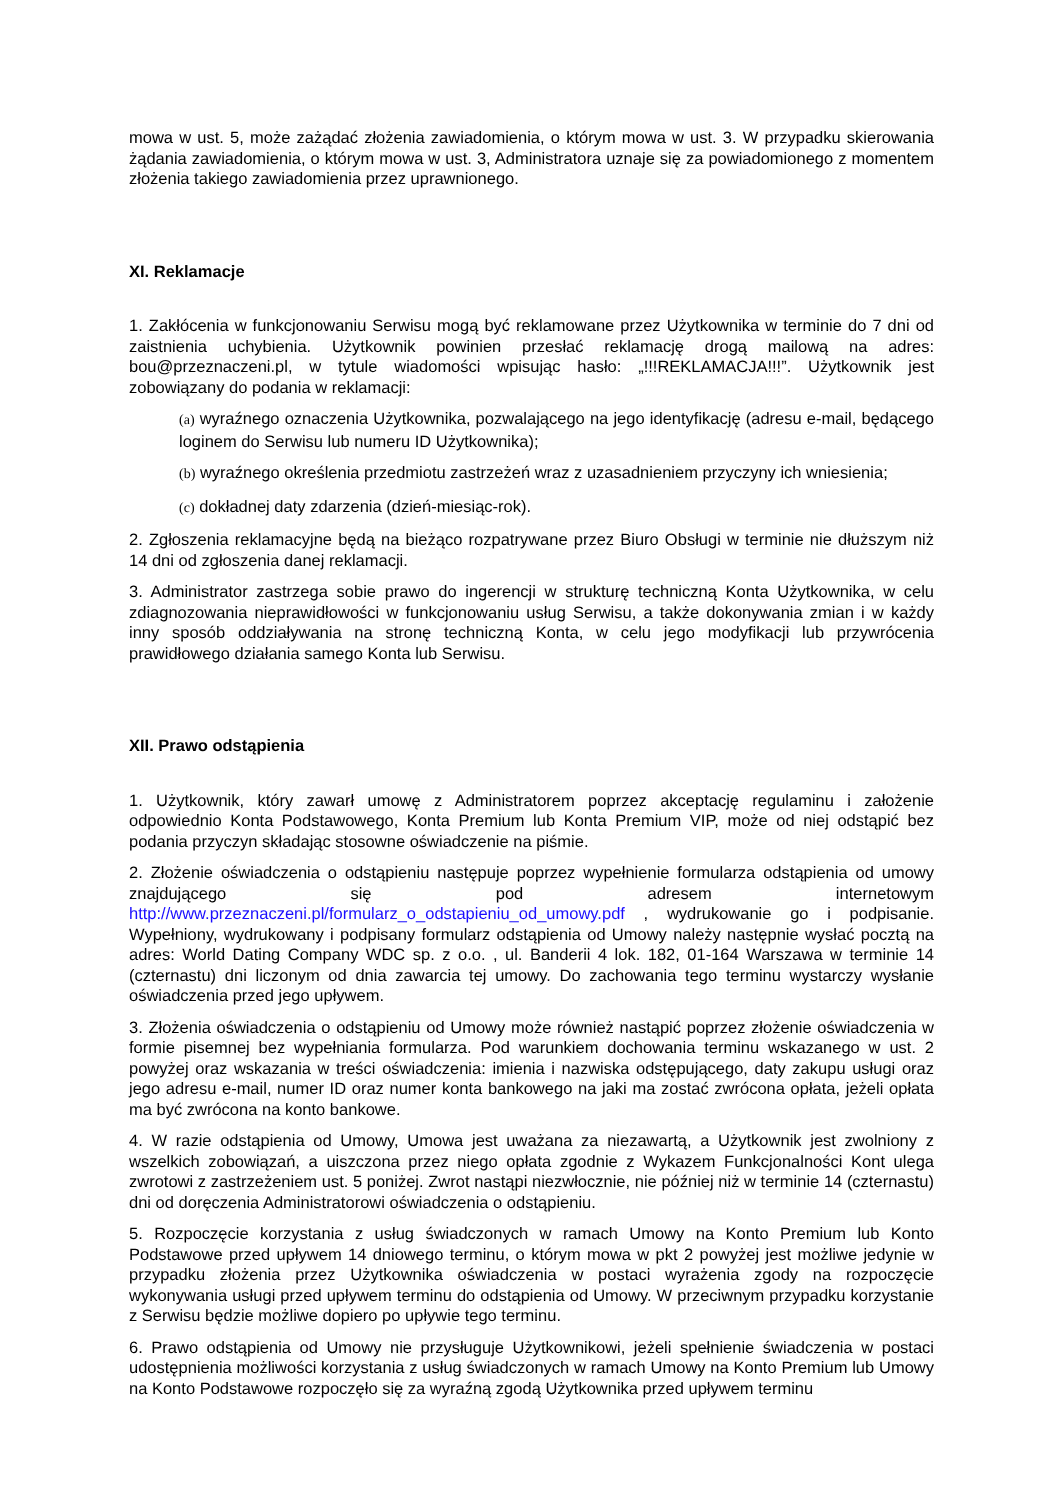mowa w ust. 5, może zażądać złożenia zawiadomienia, o którym mowa w ust. 3. W przypadku skierowania żądania zawiadomienia, o którym mowa w ust. 3, Administratora uznaje się za powiadomionego z momentem złożenia takiego zawiadomienia przez uprawnionego.
XI. Reklamacje
1. Zakłócenia w funkcjonowaniu Serwisu mogą być reklamowane przez Użytkownika w terminie do 7 dni od zaistnienia uchybienia. Użytkownik powinien przesłać reklamację drogą mailową na adres: bou@przeznaczeni.pl, w tytule wiadomości wpisując hasło: „!!!REKLAMACJA!!!”. Użytkownik jest zobowiązany do podania w reklamacji:
(a) wyraźnego oznaczenia Użytkownika, pozwalającego na jego identyfikację (adresu e-mail, będącego loginem do Serwisu lub numeru ID Użytkownika);
(b) wyraźnego określenia przedmiotu zastrzeżeń wraz z uzasadnieniem przyczyny ich wniesienia;
(c) dokładnej daty zdarzenia (dzień-miesiąc-rok).
2. Zgłoszenia reklamacyjne będą na bieżąco rozpatrywane przez Biuro Obsługi w terminie nie dłuższym niż 14 dni od zgłoszenia danej reklamacji.
3. Administrator zastrzega sobie prawo do ingerencji w strukturę techniczną Konta Użytkownika, w celu zdiagnozowania nieprawidłowości w funkcjonowaniu usług Serwisu, a także dokonywania zmian i w każdy inny sposób oddziaływania na stronę techniczną Konta, w celu jego modyfikacji lub przywrócenia prawidłowego działania samego Konta lub Serwisu.
XII. Prawo odstąpienia
1. Użytkownik, który zawarł umowę z Administratorem poprzez akceptację regulaminu i założenie odpowiednio Konta Podstawowego, Konta Premium lub Konta Premium VIP, może od niej odstąpić bez podania przyczyn składając stosowne oświadczenie na piśmie.
2. Złożenie oświadczenia o odstąpieniu następuje poprzez wypełnienie formularza odstąpienia od umowy znajdującego się pod adresem internetowym http://www.przeznaczeni.pl/formularz_o_odstapieniu_od_umowy.pdf , wydrukowanie go i podpisanie. Wypełniony, wydrukowany i podpisany formularz odstąpienia od Umowy należy następnie wysłać pocztą na adres: World Dating Company WDC sp. z o.o. , ul. Banderii 4 lok. 182, 01-164 Warszawa w terminie 14 (czternastu) dni liczonym od dnia zawarcia tej umowy. Do zachowania tego terminu wystarczy wysłanie oświadczenia przed jego upływem.
3. Złożenia oświadczenia o odstąpieniu od Umowy może również nastąpić poprzez złożenie oświadczenia w formie pisemnej bez wypełniania formularza. Pod warunkiem dochowania terminu wskazanego w ust. 2 powyżej oraz wskazania w treści oświadczenia: imienia i nazwiska odstępującego, daty zakupu usługi oraz jego adresu e-mail, numer ID oraz numer konta bankowego na jaki ma zostać zwrócona opłata, jeżeli opłata ma być zwrócona na konto bankowe.
4. W razie odstąpienia od Umowy, Umowa jest uważana za niezawartą, a Użytkownik jest zwolniony z wszelkich zobowiązań, a uiszczona przez niego opłata zgodnie z Wykazem Funkcjonalności Kont ulega zwrotowi z zastrzeżeniem ust. 5 poniżej. Zwrot nastąpi niezwłocznie, nie później niż w terminie 14 (czternastu) dni od doręczenia Administratorowi oświadczenia o odstąpieniu.
5. Rozpoczęcie korzystania z usług świadczonych w ramach Umowy na Konto Premium lub Konto Podstawowe przed upływem 14 dniowego terminu, o którym mowa w pkt 2 powyżej jest możliwe jedynie w przypadku złożenia przez Użytkownika oświadczenia w postaci wyrażenia zgody na rozpoczęcie wykonywania usługi przed upływem terminu do odstąpienia od Umowy. W przeciwnym przypadku korzystanie z Serwisu będzie możliwe dopiero po upływie tego terminu.
6. Prawo odstąpienia od Umowy nie przysługuje Użytkownikowi, jeżeli spełnienie świadczenia w postaci udostępnienia możliwości korzystania z usług świadczonych w ramach Umowy na Konto Premium lub Umowy na Konto Podstawowe rozpoczęło się za wyraźną zgodą Użytkownika przed upływem terminu